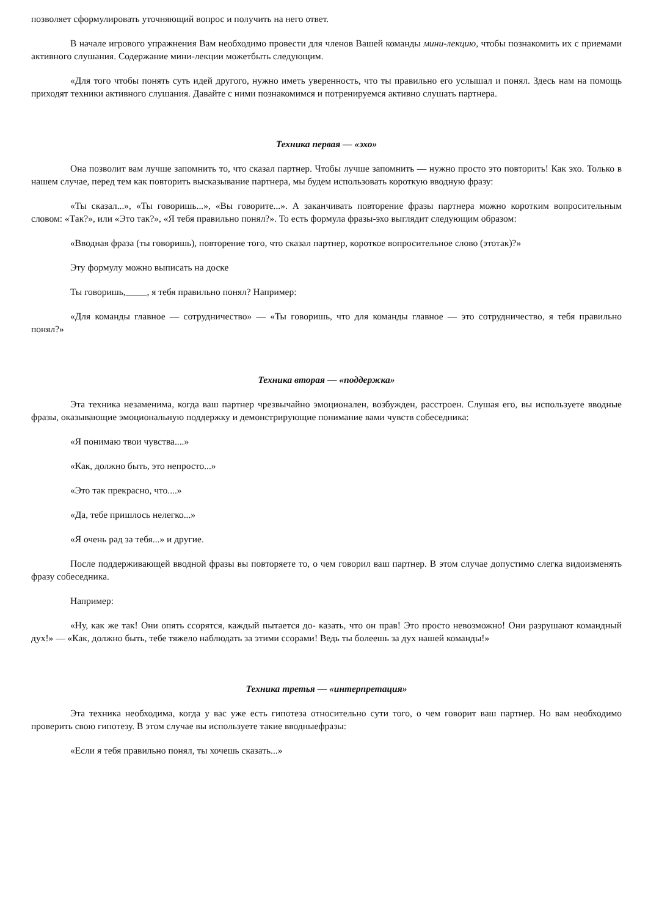позволяет сформулировать уточняющий вопрос и получить на него ответ.
В начале игрового упражнения Вам необходимо провести для членов Вашей команды мини-лекцию, чтобы познакомить их с приемами активного слушания. Содержание мини-лекции можетбыть следующим.
«Для того чтобы понять суть идей другого, нужно иметь уверенность, что ты правильно его услышал и понял. Здесь нам на помощь приходят техники активного слушания. Давайте с ними познакомимся и потренируемся активно слушать партнера.
Техника первая — «эхо»
Она позволит вам лучше запомнить то, что сказал партнер. Чтобы лучше запомнить — нужно просто это повторить! Как эхо. Только в нашем случае, перед тем как повторить высказывание партнера, мы будем использовать короткую вводную фразу:
«Ты сказал...», «Ты говоришь...», «Вы говорите...». А заканчивать повторение фразы партнера можно коротким вопросительным словом: «Так?», или «Это так?», «Я тебя правильно понял?». То есть формула фразы-эхо выглядит следующим образом:
«Вводная фраза (ты говоришь), повторение того, что сказал партнер, короткое вопросительное слово (этотак)?»
Эту формулу можно выписать на доске
Ты говоришь, , я тебя правильно понял? Например:
«Для команды главное — сотрудничество» — «Ты говоришь, что для команды главное — это сотрудничество, я тебя правильно понял?»
Техника вторая — «поддержка»
Эта техника незаменима, когда ваш партнер чрезвычайно эмоционален, возбужден, расстроен. Слушая его, вы используете вводные фразы, оказывающие эмоциональную поддержку и демонстрирующие понимание вами чувств собеседника:
«Я понимаю твои чувства....»
«Как, должно быть, это непросто...»
«Это так прекрасно, что....»
«Да, тебе пришлось нелегко...»
«Я очень рад за тебя...» и другие.
После поддерживающей вводной фразы вы повторяете то, о чем говорил ваш партнер. В этом случае допустимо слегка видоизменять фразу собеседника.
Например:
«Ну, как же так! Они опять ссорятся, каждый пытается до- казать, что он прав! Это просто невозможно! Они разрушают командный дух!» — «Как, должно быть, тебе тяжело наблюдать за этими ссорами! Ведь ты болеешь за дух нашей команды!»
Техника третья — «интерпретация»
Эта техника необходима, когда у вас уже есть гипотеза относительно сути того, о чем говорит ваш партнер. Но вам необходимо проверить свою гипотезу. В этом случае вы используете такие вводныефразы:
«Если я тебя правильно понял, ты хочешь сказать...»